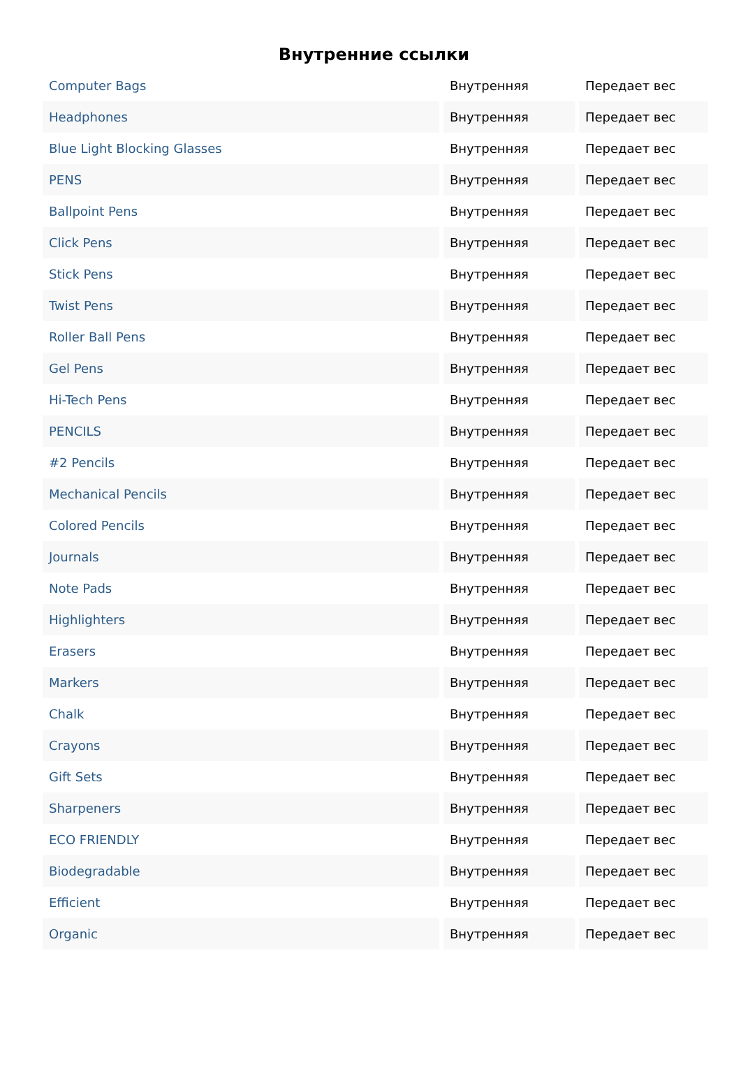Внутренние ссылки
| Computer Bags | Внутренняя | Передает вес |
| Headphones | Внутренняя | Передает вес |
| Blue Light Blocking Glasses | Внутренняя | Передает вес |
| PENS | Внутренняя | Передает вес |
| Ballpoint Pens | Внутренняя | Передает вес |
| Click Pens | Внутренняя | Передает вес |
| Stick Pens | Внутренняя | Передает вес |
| Twist Pens | Внутренняя | Передает вес |
| Roller Ball Pens | Внутренняя | Передает вес |
| Gel Pens | Внутренняя | Передает вес |
| Hi-Tech Pens | Внутренняя | Передает вес |
| PENCILS | Внутренняя | Передает вес |
| #2 Pencils | Внутренняя | Передает вес |
| Mechanical Pencils | Внутренняя | Передает вес |
| Colored Pencils | Внутренняя | Передает вес |
| Journals | Внутренняя | Передает вес |
| Note Pads | Внутренняя | Передает вес |
| Highlighters | Внутренняя | Передает вес |
| Erasers | Внутренняя | Передает вес |
| Markers | Внутренняя | Передает вес |
| Chalk | Внутренняя | Передает вес |
| Crayons | Внутренняя | Передает вес |
| Gift Sets | Внутренняя | Передает вес |
| Sharpeners | Внутренняя | Передает вес |
| ECO FRIENDLY | Внутренняя | Передает вес |
| Biodegradable | Внутренняя | Передает вес |
| Efficient | Внутренняя | Передает вес |
| Organic | Внутренняя | Передает вес |